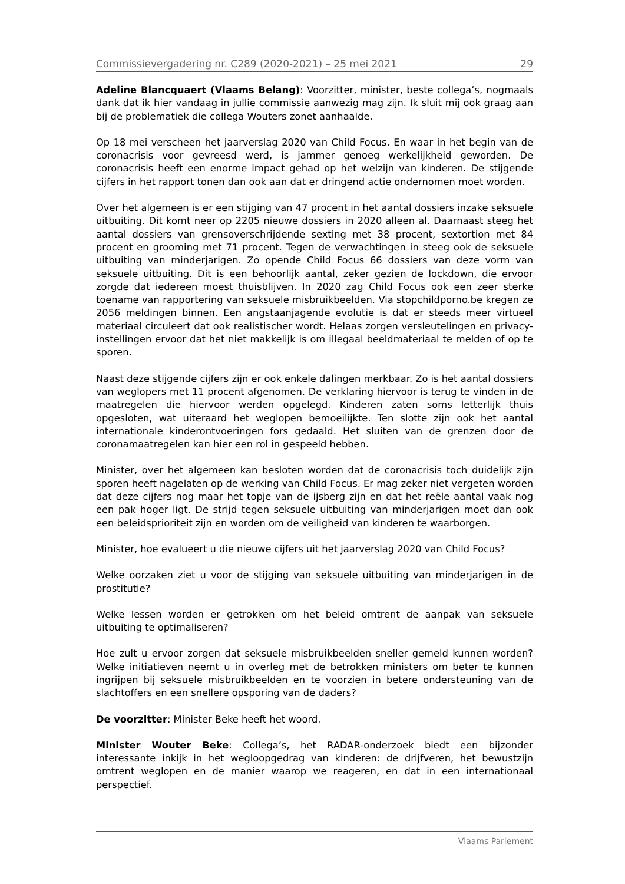Commissievergadering nr. C289 (2020-2021) – 25 mei 2021 29
Adeline Blancquaert (Vlaams Belang): Voorzitter, minister, beste collega’s, nogmaals dank dat ik hier vandaag in jullie commissie aanwezig mag zijn. Ik sluit mij ook graag aan bij de problematiek die collega Wouters zonet aanhaalde.
Op 18 mei verscheen het jaarverslag 2020 van Child Focus. En waar in het begin van de coronacrisis voor gevreesd werd, is jammer genoeg werkelijkheid geworden. De coronacrisis heeft een enorme impact gehad op het welzijn van kinderen. De stijgende cijfers in het rapport tonen dan ook aan dat er dringend actie ondernomen moet worden.
Over het algemeen is er een stijging van 47 procent in het aantal dossiers inzake seksuele uitbuiting. Dit komt neer op 2205 nieuwe dossiers in 2020 alleen al. Daarnaast steeg het aantal dossiers van grensoverschrijdende sexting met 38 procent, sextortion met 84 procent en grooming met 71 procent. Tegen de verwachtingen in steeg ook de seksuele uitbuiting van minderjarigen. Zo opende Child Focus 66 dossiers van deze vorm van seksuele uitbuiting. Dit is een behoorlijk aantal, zeker gezien de lockdown, die ervoor zorgde dat iedereen moest thuisblijven. In 2020 zag Child Focus ook een zeer sterke toename van rapportering van seksuele misbruikbeelden. Via stopchildporno.be kregen ze 2056 meldingen binnen. Een angstaanjagende evolutie is dat er steeds meer virtueel materiaal circuleert dat ook realistischer wordt. Helaas zorgen versleutelingen en privacy-instellingen ervoor dat het niet makkelijk is om illegaal beeldmateriaal te melden of op te sporen.
Naast deze stijgende cijfers zijn er ook enkele dalingen merkbaar. Zo is het aantal dossiers van weglopers met 11 procent afgenomen. De verklaring hiervoor is terug te vinden in de maatregelen die hiervoor werden opgelegd. Kinderen zaten soms letterlijk thuis opgesloten, wat uiteraard het weglopen bemoeilijkte. Ten slotte zijn ook het aantal internationale kinderontvoeringen fors gedaald. Het sluiten van de grenzen door de coronamaatregelen kan hier een rol in gespeeld hebben.
Minister, over het algemeen kan besloten worden dat de coronacrisis toch duidelijk zijn sporen heeft nagelaten op de werking van Child Focus. Er mag zeker niet vergeten worden dat deze cijfers nog maar het topje van de ijsberg zijn en dat het reële aantal vaak nog een pak hoger ligt. De strijd tegen seksuele uitbuiting van minderjarigen moet dan ook een beleidsprioriteit zijn en worden om de veiligheid van kinderen te waarborgen.
Minister, hoe evalueert u die nieuwe cijfers uit het jaarverslag 2020 van Child Focus?
Welke oorzaken ziet u voor de stijging van seksuele uitbuiting van minderjarigen in de prostitutie?
Welke lessen worden er getrokken om het beleid omtrent de aanpak van seksuele uitbuiting te optimaliseren?
Hoe zult u ervoor zorgen dat seksuele misbruikbeelden sneller gemeld kunnen worden? Welke initiatieven neemt u in overleg met de betrokken ministers om beter te kunnen ingrijpen bij seksuele misbruikbeelden en te voorzien in betere ondersteuning van de slachtoffers en een snellere opsporing van de daders?
De voorzitter: Minister Beke heeft het woord.
Minister Wouter Beke: Collega’s, het RADAR-onderzoek biedt een bijzonder interessante inkijk in het wegloopgedrag van kinderen: de drijfveren, het bewustzijn omtrent weglopen en de manier waarop we reageren, en dat in een internationaal perspectief.
Vlaams Parlement